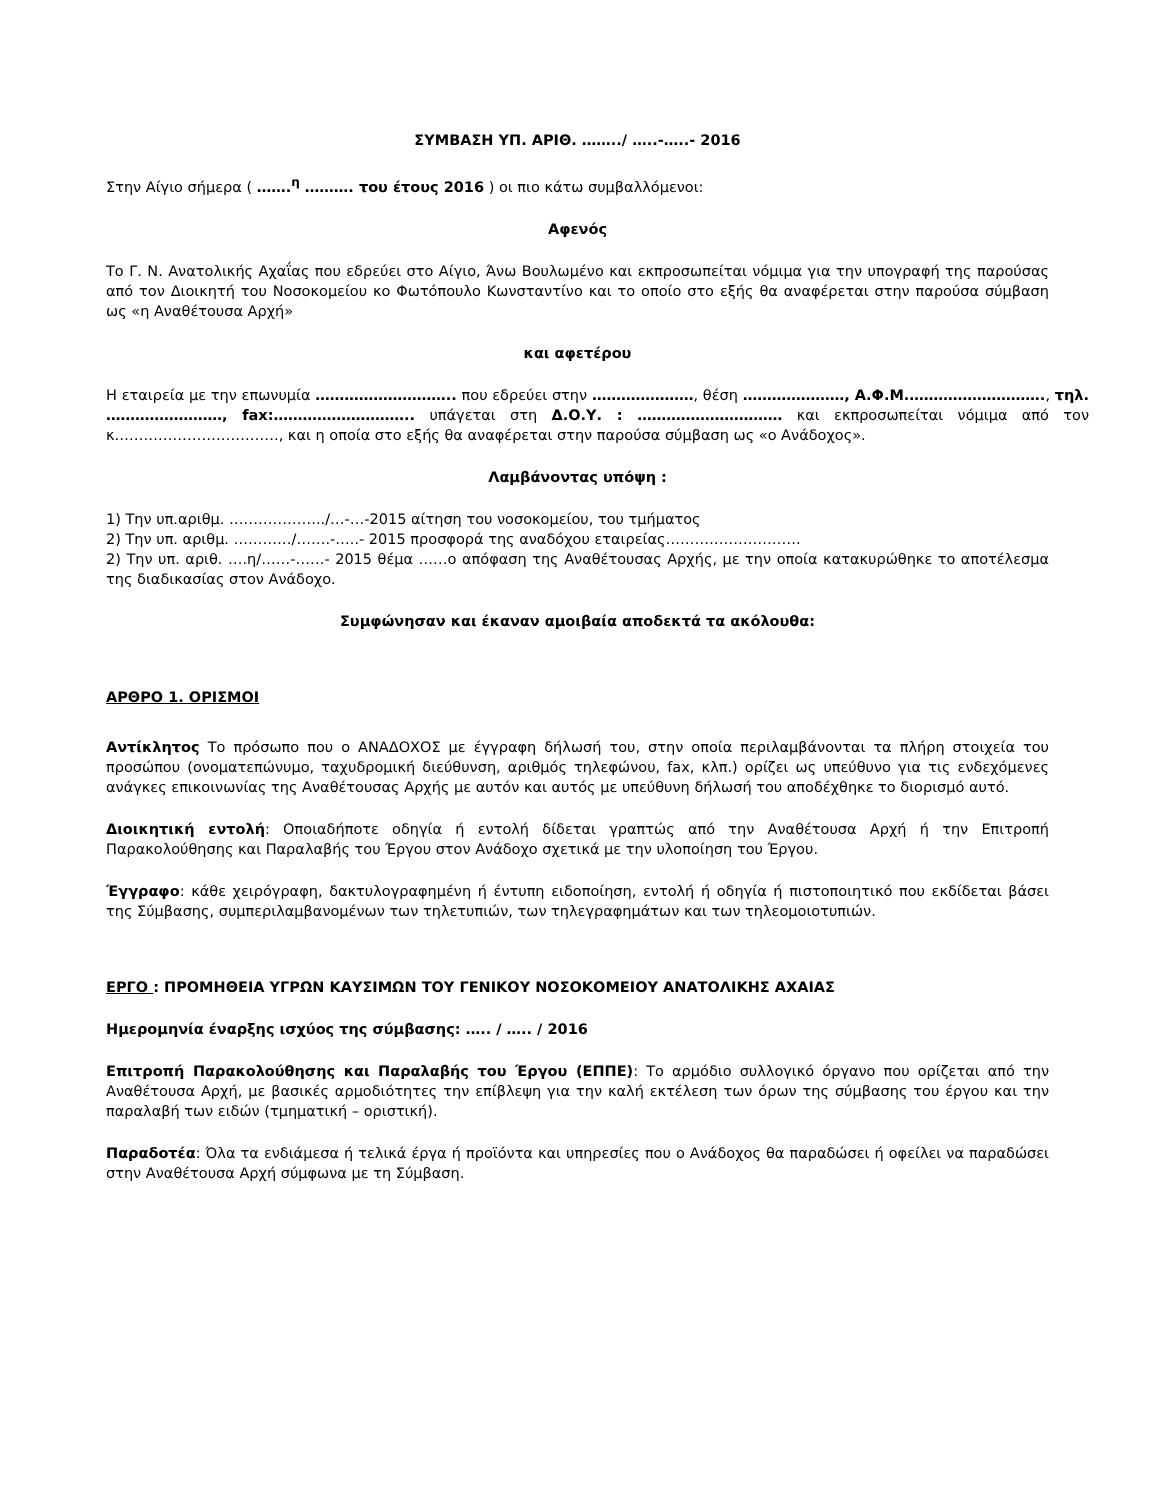ΣΥΜΒΑΣΗ ΥΠ. ΑΡΙΘ. ……../ …..-…..- 2016
Στην Αίγιο σήμερα ( …….<sup>η</sup> ………. του έτους 2016 ) οι πιο κάτω συμβαλλόμενοι:
Αφενός
Το Γ. Ν. Ανατολικής Αχαΐας που εδρεύει στο Αίγιο, Άνω Βουλωμένο και εκπροσωπείται νόμιμα για την υπογραφή της παρούσας από τον Διοικητή του Νοσοκομείου κο Φωτόπουλο Κωνσταντίνο και το οποίο στο εξής θα αναφέρεται στην παρούσα σύμβαση ως «η Αναθέτουσα Αρχή»
και αφετέρου
Η εταιρεία με την επωνυμία ……………………….. που εδρεύει στην …………………, θέση …………………, Α.Φ.Μ.………………………., τηλ. ……………………, fax:……………………….. υπάγεται στη Δ.Ο.Υ. : ………………………… και εκπροσωπείται νόμιμα από τον κ.……………………………, και η οποία στο εξής θα αναφέρεται στην παρούσα σύμβαση ως «ο Ανάδοχος».
Λαμβάνοντας υπόψη :
1) Την υπ.αριθμ. ………………../…-…-2015 αίτηση του νοσοκομείου, του τμήματος
2) Την υπ. αριθμ. …………/…….-…..- 2015 προσφορά της αναδόχου εταιρείας……………………….
2) Την υπ. αριθ. ….η/……-……- 2015 θέμα ……ο απόφαση της Αναθέτουσας Αρχής, με την οποία κατακυρώθηκε το αποτέλεσμα της διαδικασίας στον Ανάδοχο.
Συμφώνησαν και έκαναν αμοιβαία αποδεκτά τα ακόλουθα:
ΑΡΘΡΟ 1. ΟΡΙΣΜΟΙ
Αντίκλητος Το πρόσωπο που ο ΑΝΑΔΟΧΟΣ με έγγραφη δήλωσή του, στην οποία περιλαμβάνονται τα πλήρη στοιχεία του προσώπου (ονοματεπώνυμο, ταχυδρομική διεύθυνση, αριθμός τηλεφώνου, fax, κλπ.) ορίζει ως υπεύθυνο για τις ενδεχόμενες ανάγκες επικοινωνίας της Αναθέτουσας Αρχής με αυτόν και αυτός με υπεύθυνη δήλωσή του αποδέχθηκε το διορισμό αυτό.
Διοικητική εντολή: Οποιαδήποτε οδηγία ή εντολή δίδεται γραπτώς από την Αναθέτουσα Αρχή ή την Επιτροπή Παρακολούθησης και Παραλαβής του Έργου στον Ανάδοχο σχετικά με την υλοποίηση του Έργου.
Έγγραφο: κάθε χειρόγραφη, δακτυλογραφημένη ή έντυπη ειδοποίηση, εντολή ή οδηγία ή πιστοποιητικό που εκδίδεται βάσει της Σύμβασης, συμπεριλαμβανομένων των τηλετυπιών, των τηλεγραφημάτων και των τηλεομοιοτυπιών.
ΕΡΓΟ : ΠΡΟΜΗΘΕΙΑ ΥΓΡΩΝ ΚΑΥΣΙΜΩΝ ΤΟΥ ΓΕΝΙΚΟΥ ΝΟΣΟΚΟΜΕΙΟΥ ΑΝΑΤΟΛΙΚΗΣ ΑΧΑΙΑΣ
Ημερομηνία έναρξης ισχύος της σύμβασης: ….. / ….. / 2016
Επιτροπή Παρακολούθησης και Παραλαβής του Έργου (ΕΠΠΕ): Το αρμόδιο συλλογικό όργανο που ορίζεται από την Αναθέτουσα Αρχή, με βασικές αρμοδιότητες την επίβλεψη για την καλή εκτέλεση των όρων της σύμβασης του έργου και την παραλαβή των ειδών (τμηματική – οριστική).
Παραδοτέα: Όλα τα ενδιάμεσα ή τελικά έργα ή προϊόντα και υπηρεσίες που ο Ανάδοχος θα παραδώσει ή οφείλει να παραδώσει στην Αναθέτουσα Αρχή σύμφωνα με τη Σύμβαση.